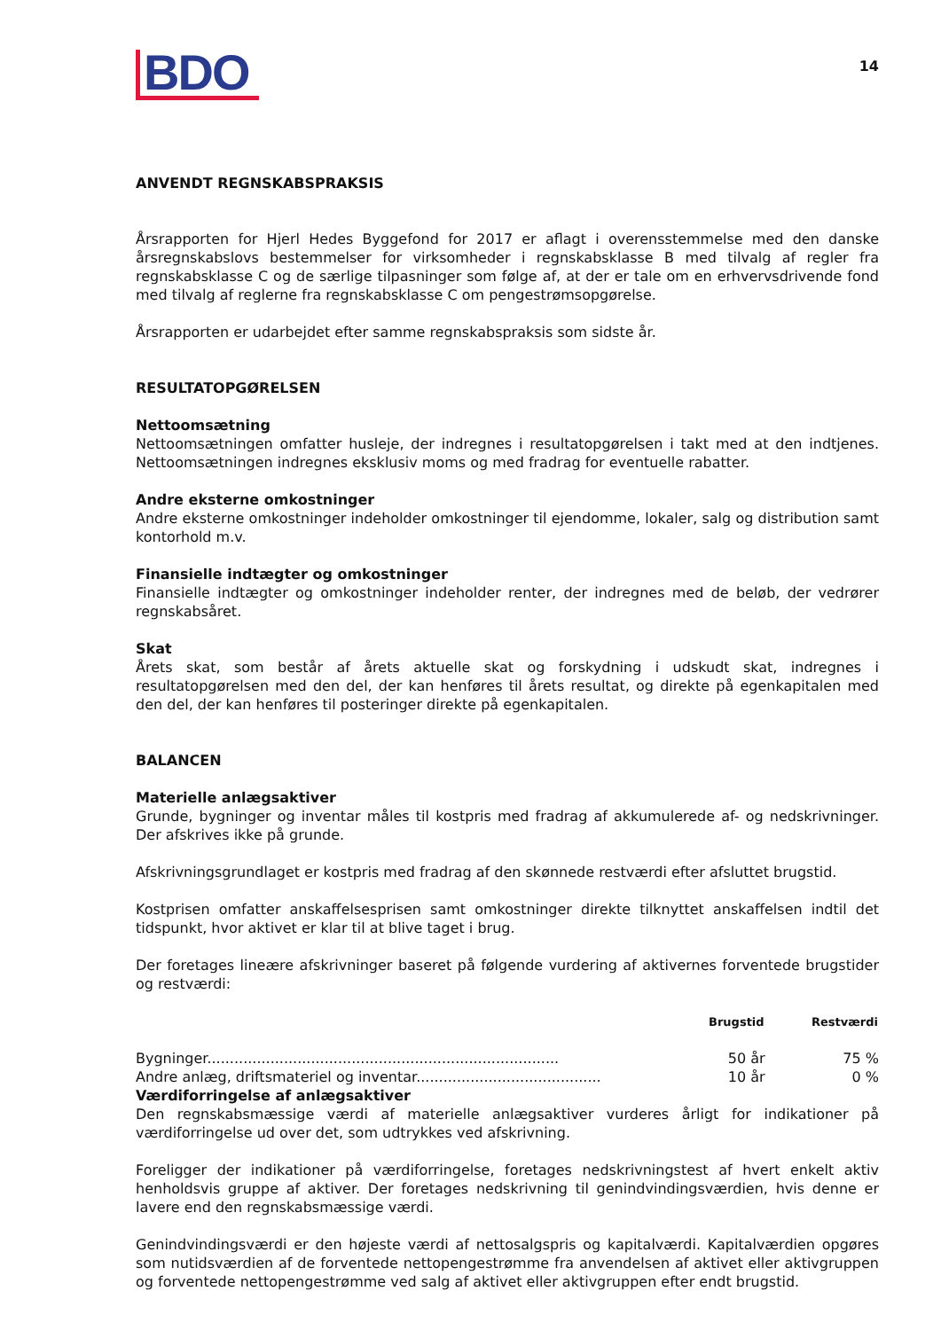BDO
14
ANVENDT REGNSKABSPRAKSIS
Årsrapporten for Hjerl Hedes Byggefond for 2017 er aflagt i overensstemmelse med den danske årsregnskabslovs bestemmelser for virksomheder i regnskabsklasse B med tilvalg af regler fra regnskabsklasse C og de særlige tilpasninger som følge af, at der er tale om en erhvervsdrivende fond med tilvalg af reglerne fra regnskabsklasse C om pengestrømsopgørelse.
Årsrapporten er udarbejdet efter samme regnskabspraksis som sidste år.
RESULTATOPGØRELSEN
Nettoomsætning
Nettoomsætningen omfatter husleje, der indregnes i resultatopgørelsen i takt med at den indtjenes. Nettoomsætningen indregnes eksklusiv moms og med fradrag for eventuelle rabatter.
Andre eksterne omkostninger
Andre eksterne omkostninger indeholder omkostninger til ejendomme, lokaler, salg og distribution samt kontorhold m.v.
Finansielle indtægter og omkostninger
Finansielle indtægter og omkostninger indeholder renter, der indregnes med de beløb, der vedrører regnskabsåret.
Skat
Årets skat, som består af årets aktuelle skat og forskydning i udskudt skat, indregnes i resultatopgørelsen med den del, der kan henføres til årets resultat, og direkte på egenkapitalen med den del, der kan henføres til posteringer direkte på egenkapitalen.
BALANCEN
Materielle anlægsaktiver
Grunde, bygninger og inventar måles til kostpris med fradrag af akkumulerede af- og nedskrivninger. Der afskrives ikke på grunde.
Afskrivningsgrundlaget er kostpris med fradrag af den skønnede restværdi efter afsluttet brugstid.
Kostprisen omfatter anskaffelsesprisen samt omkostninger direkte tilknyttet anskaffelsen indtil det tidspunkt, hvor aktivet er klar til at blive taget i brug.
Der foretages lineære afskrivninger baseret på følgende vurdering af aktivernes forventede brugstider og restværdi:
| | Brugstid | Restværdi |
| --- | --- | --- |
| Bygninger.............................................................................. | 50 år | 75 % |
| Andre anlæg, driftsmateriel og inventar......................................... | 10 år | 0 % |
Værdiforringelse af anlægsaktiver
Den regnskabsmæssige værdi af materielle anlægsaktiver vurderes årligt for indikationer på værdiforringelse ud over det, som udtrykkes ved afskrivning.
Foreligger der indikationer på værdiforringelse, foretages nedskrivningstest af hvert enkelt aktiv henholdsvis gruppe af aktiver. Der foretages nedskrivning til genindvindingsværdien, hvis denne er lavere end den regnskabsmæssige værdi.
Genindvindingsværdi er den højeste værdi af nettosalgspris og kapitalværdi. Kapitalværdien opgøres som nutidsværdien af de forventede nettopengestrømme fra anvendelsen af aktivet eller aktivgruppen og forventede nettopengestrømme ved salg af aktivet eller aktivgruppen efter endt brugstid.